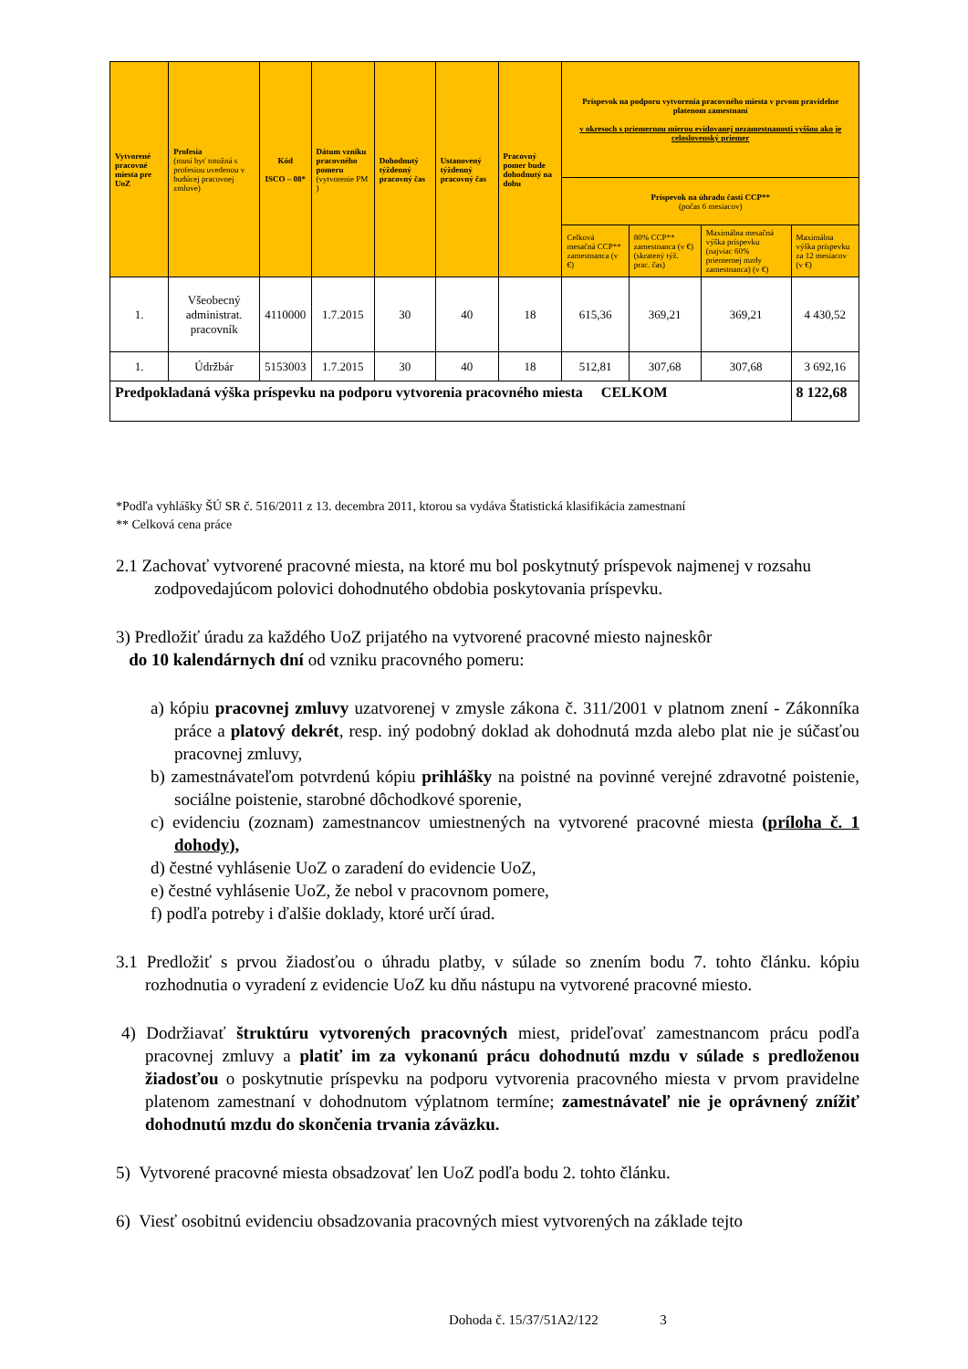| Vytvorené pracovné miesta pre UoZ | Profesia (musí byť totožná s profesiou uvedenou v budúcej pracovnej zmluve) | Kód ISCO – 08* | Dátum vzniku pracovného pomeru (vytvorenie PM ) | Dohodnutý týždenný pracovný čas | Ustanovený týždenný pracovný čas | Pracovný pomer bude dohodnutý na dobu | Príspevok na podporu vytvorenia pracovného miesta v prvom pravidelne platenom zamestnaní v okresoch s priemernou mierou evidovanej nezamestnanosti vyššou ako je celoslovenský priemer | | | |
| --- | --- | --- | --- | --- | --- | --- | --- | --- | --- | --- |
| | | | | | | | Príspevok na úhradu časti CCP** (počas 6 mesiacov) | | | |
| | | | | | | | Celková mesačná CCP** zamestnanca (v €) | 80% CCP** zamestnanca (v €) (skratený týž. prac. čas) | Maximálna mesačná výška príspevku (najviac 60% priemernej mzdy zamestnanca) (v €) | Maximálna výška príspevku za 12 mesiacov (v €) |
| 1. | Všeobecný administrat. pracovník | 4110000 | 1.7.2015 | 30 | 40 | 18 | 615,36 | 369,21 | 369,21 | 4 430,52 |
| 1. | Údržbár | 5153003 | 1.7.2015 | 30 | 40 | 18 | 512,81 | 307,68 | 307,68 | 3 692,16 |
| Predpokladaná výška príspevku na podporu vytvorenia pracovného miesta CELKOM | | | | | | | | | | 8 122,68 |
*Podľa vyhlášky ŠÚ SR č. 516/2011 z 13. decembra 2011, ktorou sa vydáva Štatistická klasifikácia zamestnaní
** Celková cena práce
2.1 Zachovať vytvorené pracovné miesta, na ktoré mu bol poskytnutý príspevok najmenej v rozsahu zodpovedajúcom polovici dohodnutého obdobia poskytovania príspevku.
3) Predložiť úradu za každého UoZ prijatého na vytvorené pracovné miesto najneskôr
do 10 kalendárnych dní od vzniku pracovného pomeru:
a) kópiu pracovnej zmluvy uzatvorenej v zmysle zákona č. 311/2001 v platnom znení - Zákonníka práce a platový dekrét, resp. iný podobný doklad ak dohodnutá mzda alebo plat nie je súčasťou pracovnej zmluvy,
b) zamestnávateľom potvrdenú kópiu prihlášky na poistné na povinné verejné zdravotné poistenie, sociálne poistenie, starobné dôchodkové sporenie,
c) evidenciu (zoznam) zamestnancov umiestnených na vytvorené pracovné miesta (príloha č. 1 dohody),
d) čestné vyhlásenie UoZ o zaradení do evidencie UoZ,
e) čestné vyhlásenie UoZ, že nebol v pracovnom pomere,
f) podľa potreby i ďalšie doklady, ktoré určí úrad.
3.1 Predložiť s prvou žiadosťou o úhradu platby, v súlade so znením bodu 7. tohto článku. kópiu rozhodnutia o vyradení z evidencie UoZ ku dňu nástupu na vytvorené pracovné miesto.
4) Dodržiavať štruktúru vytvorených pracovných miest, prideľovať zamestnancom prácu podľa pracovnej zmluvy a platiť im za vykonanú prácu dohodnutú mzdu v súlade s predloženou žiadosťou o poskytnutie príspevku na podporu vytvorenia pracovného miesta v prvom pravidelne platenom zamestnaní v dohodnutom výplatnom termíne; zamestnávateľ nie je oprávnený znížiť dohodnutú mzdu do skončenia trvania záväzku.
5) Vytvorené pracovné miesta obsadzovať len UoZ podľa bodu 2. tohto článku.
6) Viesť osobitnú evidenciu obsadzovania pracovných miest vytvorených na základe tejto
Dohoda č. 15/37/51A2/122 3